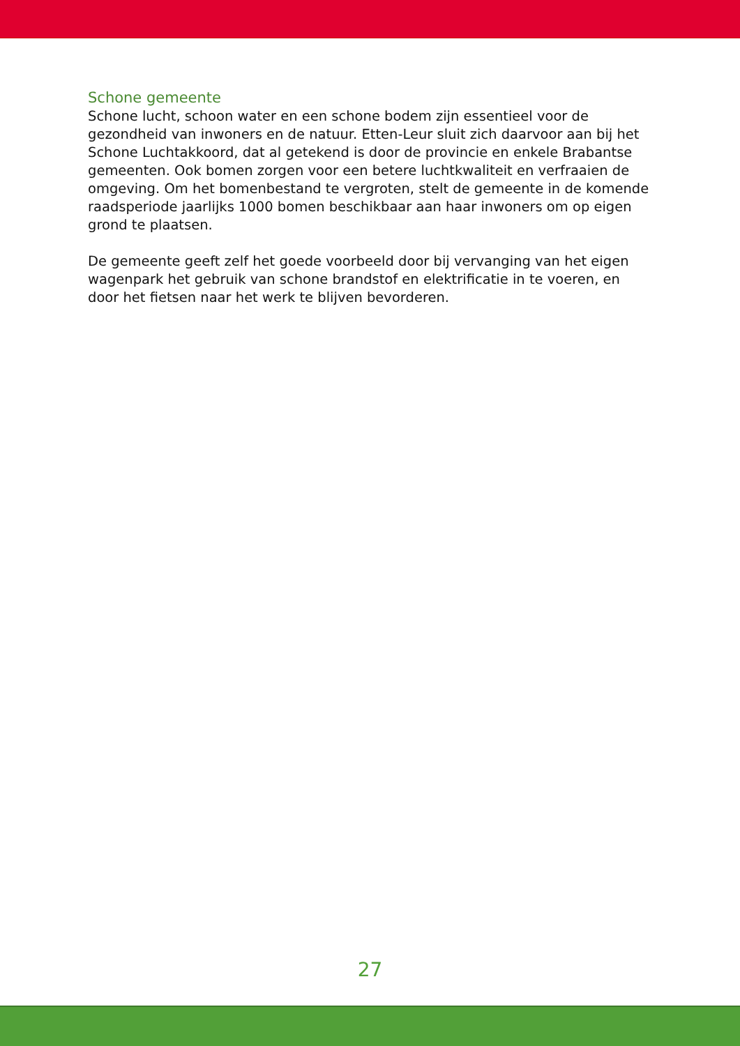Schone gemeente
Schone lucht, schoon water en een schone bodem zijn essentieel voor de gezondheid van inwoners en de natuur. Etten-Leur sluit zich daarvoor aan bij het Schone Luchtakkoord, dat al getekend is door de provincie en enkele Brabantse gemeenten. Ook bomen zorgen voor een betere luchtkwaliteit en verfraaien de omgeving. Om het bomenbestand te vergroten, stelt de gemeente in de komende raadsperiode jaarlijks 1000 bomen beschikbaar aan haar inwoners om op eigen grond te plaatsen.
De gemeente geeft zelf het goede voorbeeld door bij vervanging van het eigen wagenpark het gebruik van schone brandstof en elektrificatie in te voeren, en door het fietsen naar het werk te blijven bevorderen.
27